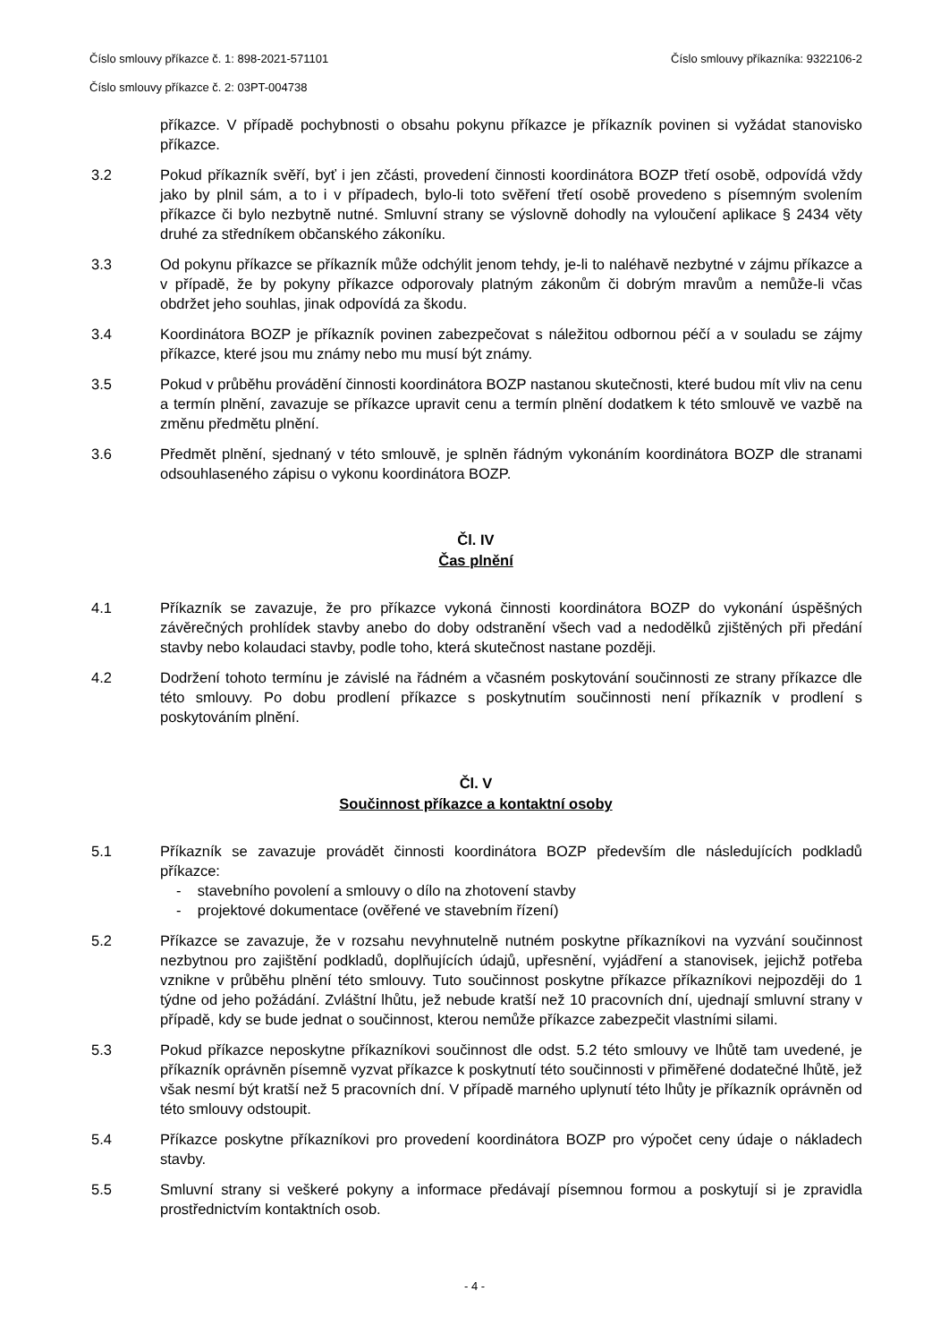Číslo smlouvy příkazce č. 1: 898-2021-571101 Číslo smlouvy příkazníka: 9322106-2
Číslo smlouvy příkazce č. 2: 03PT-004738
příkazce. V případě pochybnosti o obsahu pokynu příkazce je příkazník povinen si vyžádat stanovisko příkazce.
3.2 Pokud příkazník svěří, byť i jen zčásti, provedení činnosti koordinátora BOZP třetí osobě, odpovídá vždy jako by plnil sám, a to i v případech, bylo-li toto svěření třetí osobě provedeno s písemným svolením příkazce či bylo nezbytně nutné. Smluvní strany se výslovně dohodly na vyloučení aplikace § 2434 věty druhé za středníkem občanského zákoníku.
3.3 Od pokynu příkazce se příkazník může odchýlit jenom tehdy, je-li to naléhavě nezbytné v zájmu příkazce a v případě, že by pokyny příkazce odporovaly platným zákonům či dobrým mravům a nemůže-li včas obdržet jeho souhlas, jinak odpovídá za škodu.
3.4 Koordinátora BOZP je příkazník povinen zabezpečovat s náležitou odbornou péčí a v souladu se zájmy příkazce, které jsou mu známy nebo mu musí být známy.
3.5 Pokud v průběhu provádění činnosti koordinátora BOZP nastanou skutečnosti, které budou mít vliv na cenu a termín plnění, zavazuje se příkazce upravit cenu a termín plnění dodatkem k této smlouvě ve vazbě na změnu předmětu plnění.
3.6 Předmět plnění, sjednaný v této smlouvě, je splněn řádným vykonáním koordinátora BOZP dle stranami odsouhlaseného zápisu o vykonu koordinátora BOZP.
Čl. IV
Čas plnění
4.1 Příkazník se zavazuje, že pro příkazce vykoná činnosti koordinátora BOZP do vykonání úspěšných závěrečných prohlídek stavby anebo do doby odstranění všech vad a nedodělků zjištěných při předání stavby nebo kolaudaci stavby, podle toho, která skutečnost nastane později.
4.2 Dodržení tohoto termínu je závislé na řádném a včasném poskytování součinnosti ze strany příkazce dle této smlouvy. Po dobu prodlení příkazce s poskytnutím součinnosti není příkazník v prodlení s poskytováním plnění.
Čl. V
Součinnost příkazce a kontaktní osoby
5.1 Příkazník se zavazuje provádět činnosti koordinátora BOZP především dle následujících podkladů příkazce:
- stavebního povolení a smlouvy o dílo na zhotovení stavby
- projektové dokumentace (ověřené ve stavebním řízení)
5.2 Příkazce se zavazuje, že v rozsahu nevyhnutelně nutném poskytne příkazníkovi na vyzvání součinnost nezbytnou pro zajištění podkladů, doplňujících údajů, upřesnění, vyjádření a stanovisek, jejichž potřeba vznikne v průběhu plnění této smlouvy. Tuto součinnost poskytne příkazce příkazníkovi nejpozději do 1 týdne od jeho požádání. Zvláštní lhůtu, jež nebude kratší než 10 pracovních dní, ujednají smluvní strany v případě, kdy se bude jednat o součinnost, kterou nemůže příkazce zabezpečit vlastními silami.
5.3 Pokud příkazce neposkytne příkazníkovi součinnost dle odst. 5.2 této smlouvy ve lhůtě tam uvedené, je příkazník oprávněn písemně vyzvat příkazce k poskytnutí této součinnosti v přiměřené dodatečné lhůtě, jež však nesmí být kratší než 5 pracovních dní. V případě marného uplynutí této lhůty je příkazník oprávněn od této smlouvy odstoupit.
5.4 Příkazce poskytne příkazníkovi pro provedení koordinátora BOZP pro výpočet ceny údaje o nákladech stavby.
5.5 Smluvní strany si veškeré pokyny a informace předávají písemnou formou a poskytují si je zpravidla prostřednictvím kontaktních osob.
- 4 -